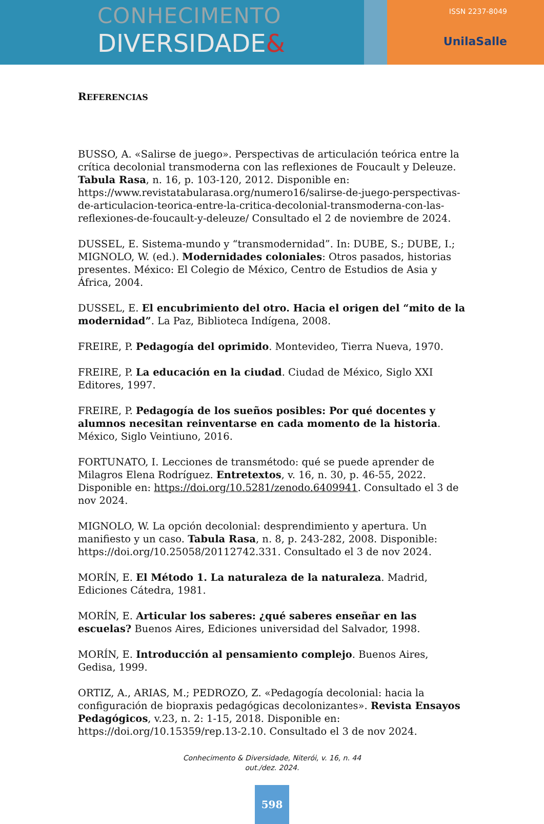CONHECIMENTO
DIVERSIDADE&
ISSN 2237-8049
UnilaSalle
REFERENCIAS
BUSSO, A. «Salirse de juego». Perspectivas de articulación teórica entre la crítica decolonial transmoderna con las reflexiones de Foucault y Deleuze. Tabula Rasa, n. 16, p. 103-120, 2012. Disponible en: https://www.revistatabularasa.org/numero16/salirse-de-juego-perspectivas-de-articulacion-teorica-entre-la-critica-decolonial-transmoderna-con-las-reflexiones-de-foucault-y-deleuze/ Consultado el 2 de noviembre de 2024.
DUSSEL, E. Sistema-mundo y “transmodernidad”. In: DUBE, S.; DUBE, I.; MIGNOLO, W. (ed.). Modernidades coloniales: Otros pasados, historias presentes. México: El Colegio de México, Centro de Estudios de Asia y África, 2004.
DUSSEL, E. El encubrimiento del otro. Hacia el origen del “mito de la modernidad”. La Paz, Biblioteca Indígena, 2008.
FREIRE, P. Pedagogía del oprimido. Montevideo, Tierra Nueva, 1970.
FREIRE, P. La educación en la ciudad. Ciudad de México, Siglo XXI Editores, 1997.
FREIRE, P. Pedagogía de los sueños posibles: Por qué docentes y alumnos necesitan reinventarse en cada momento de la historia. México, Siglo Veintiuno, 2016.
FORTUNATO, I. Lecciones de transmétodo: qué se puede aprender de Milagros Elena Rodríguez. Entretextos, v. 16, n. 30, p. 46-55, 2022. Disponible en: https://doi.org/10.5281/zenodo.6409941. Consultado el 3 de nov 2024.
MIGNOLO, W. La opción decolonial: desprendimiento y apertura. Un manifiesto y un caso. Tabula Rasa, n. 8, p. 243-282, 2008. Disponible: https://doi.org/10.25058/20112742.331. Consultado el 3 de nov 2024.
MORÍN, E. El Método 1. La naturaleza de la naturaleza. Madrid, Ediciones Cátedra, 1981.
MORÍN, E. Articular los saberes: ¿qué saberes enseñar en las escuelas? Buenos Aires, Ediciones universidad del Salvador, 1998.
MORÍN, E. Introducción al pensamiento complejo. Buenos Aires, Gedisa, 1999.
ORTIZ, A., ARIAS, M.; PEDROZO, Z. «Pedagogía decolonial: hacia la configuración de biopraxis pedagógicas decolonizantes». Revista Ensayos Pedagógicos, v.23, n. 2: 1-15, 2018. Disponible en: https://doi.org/10.15359/rep.13-2.10. Consultado el 3 de nov 2024.
Conhecimento & Diversidade, Niterói, v. 16, n. 44
out./dez. 2024.
598